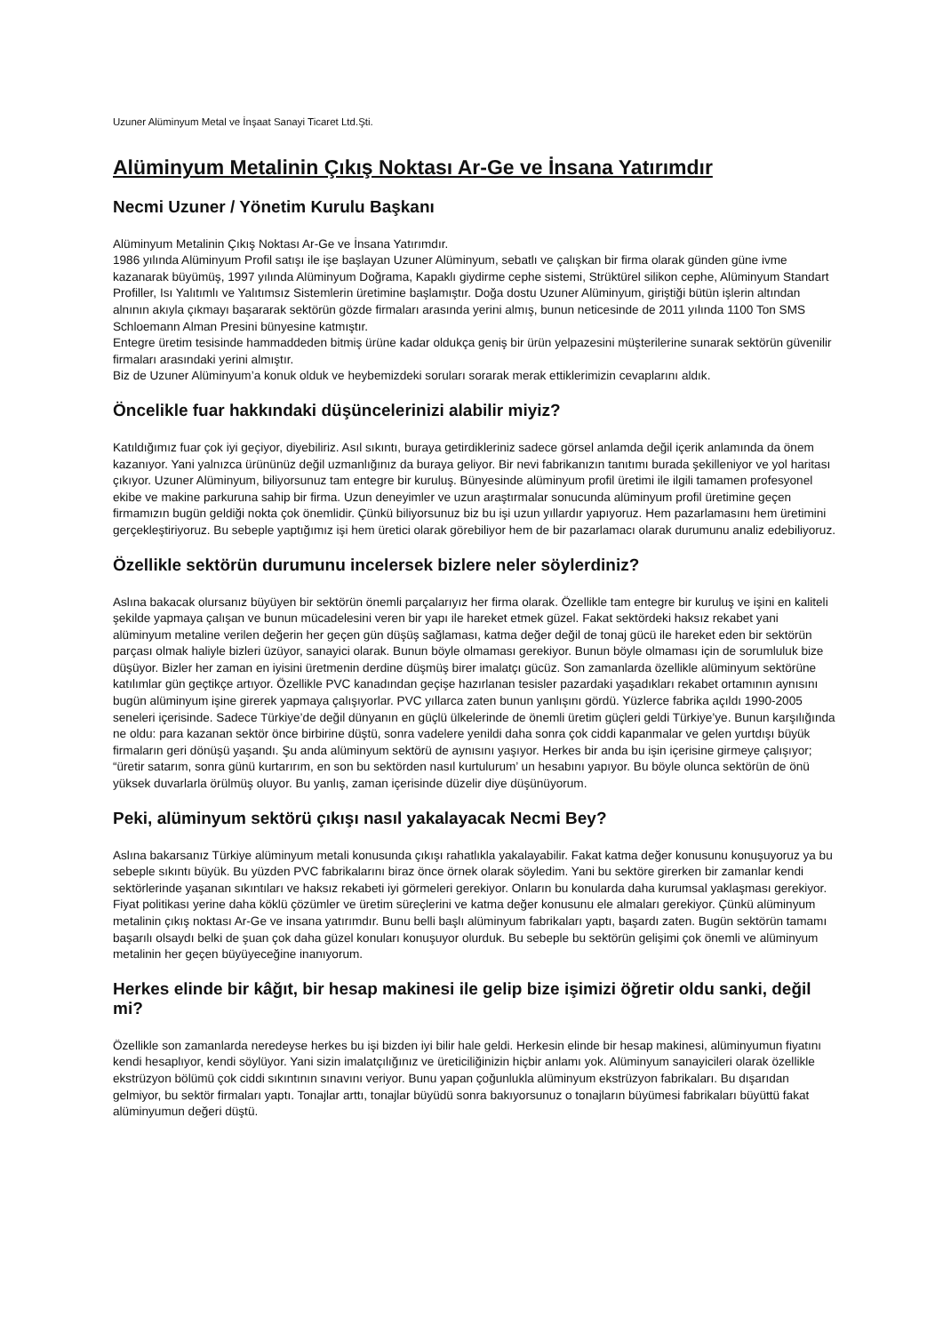Uzuner Alüminyum Metal ve İnşaat Sanayi Ticaret Ltd.Şti.
Alüminyum Metalinin Çıkış Noktası Ar-Ge ve İnsana Yatırımdır
Necmi Uzuner / Yönetim Kurulu Başkanı
Alüminyum Metalinin Çıkış Noktası Ar-Ge ve İnsana Yatırımdır.
1986 yılında Alüminyum Profil satışı ile işe başlayan Uzuner Alüminyum, sebatlı ve çalışkan bir firma olarak günden güne ivme kazanarak büyümüş, 1997 yılında Alüminyum Doğrama, Kapaklı giydirme cephe sistemi, Strüktürel silikon cephe, Alüminyum Standart Profiller, Isı Yalıtımlı ve Yalıtımsız Sistemlerin üretimine başlamıştır. Doğa dostu Uzuner Alüminyum, giriştiği bütün işlerin altından alnının akıyla çıkmayı başararak sektörün gözde firmaları arasında yerini almış, bunun neticesinde de 2011 yılında 1100 Ton SMS Schloemann Alman Presini bünyesine katmıştır.
Entegre üretim tesisinde hammaddeden bitmiş ürüne kadar oldukça geniş bir ürün yelpazesini müşterilerine sunarak sektörün güvenilir firmaları arasındaki yerini almıştır.
Biz de Uzuner Alüminyum’a konuk olduk ve heybemizdeki soruları sorarak merak ettiklerimizin cevaplarını aldık.
Öncelikle fuar hakkındaki düşüncelerinizi alabilir miyiz?
Katıldığımız fuar çok iyi geçiyor, diyebiliriz. Asıl sıkıntı, buraya getirdikleriniz sadece görsel anlamda değil içerik anlamında da önem kazanıyor. Yani yalnızca ürününüz değil uzmanlığınız da buraya geliyor. Bir nevi fabrikanızın tanıtımı burada şekilleniyor ve yol haritası çıkıyor. Uzuner Alüminyum, biliyorsunuz tam entegre bir kuruluş. Bünyesinde alüminyum profil üretimi ile ilgili tamamen profesyonel ekibe ve makine parkuruna sahip bir firma. Uzun deneyimler ve uzun araştırmalar sonucunda alüminyum profil üretimine geçen firmamızın bugün geldiği nokta çok önemlidir. Çünkü biliyorsunuz biz bu işi uzun yıllardır yapıyoruz. Hem pazarlamasını hem üretimini gerçekleştiriyoruz. Bu sebeple yaptığımız işi hem üretici olarak görebiliyor hem de bir pazarlamacı olarak durumunu analiz edebiliyoruz.
Özellikle sektörün durumunu incelersek bizlere neler söylerdiniz?
Aslına bakacak olursanız büyüyen bir sektörün önemli parçalarıyız her firma olarak. Özellikle tam entegre bir kuruluş ve işini en kaliteli şekilde yapmaya çalışan ve bunun mücadelesini veren bir yapı ile hareket etmek güzel. Fakat sektördeki haksız rekabet yani alüminyum metaline verilen değerin her geçen gün düşüş sağlaması, katma değer değil de tonaj gücü ile hareket eden bir sektörün parçası olmak haliyle bizleri üzüyor, sanayici olarak. Bunun böyle olmaması gerekiyor. Bunun böyle olmaması için de sorumluluk bize düşüyor. Bizler her zaman en iyisini üretmenin derdine düşmüş birer imalatçı gücüz. Son zamanlarda özellikle alüminyum sektörüne katılımlar gün geçtikçe artıyor. Özellikle PVC kanadından geçişe hazırlanan tesisler pazardaki yaşadıkları rekabet ortamının aynısını bugün alüminyum işine girerek yapmaya çalışıyorlar. PVC yıllarca zaten bunun yanlışını gördü. Yüzlerce fabrika açıldı 1990-2005 seneleri içerisinde. Sadece Türkiye’de değil dünyanın en güçlü ülkelerinde de önemli üretim güçleri geldi Türkiye’ye. Bunun karşılığında ne oldu: para kazanan sektör önce birbirine düştü, sonra vadelere yenildi daha sonra çok ciddi kapanmalar ve gelen yurtdışı büyük firmaların geri dönüşü yaşandı. Şu anda alüminyum sektörü de aynısını yaşıyor. Herkes bir anda bu işin içerisine girmeye çalışıyor; “üretir satarım, sonra günü kurtarırım, en son bu sektörden nasıl kurtulurum’ un hesabını yapıyor. Bu böyle olunca sektörün de önü yüksek duvarlarla örülmüş oluyor. Bu yanlış, zaman içerisinde düzelir diye düşünüyorum.
Peki, alüminyum sektörü çıkışı nasıl yakalayacak Necmi Bey?
Aslına bakarsanız Türkiye alüminyum metali konusunda çıkışı rahatlıkla yakalayabilir. Fakat katma değer konusunu konuşuyoruz ya bu sebeple sıkıntı büyük. Bu yüzden PVC fabrikalarını biraz önce örnek olarak söyledim. Yani bu sektöre girerken bir zamanlar kendi sektörlerinde yaşanan sıkıntıları ve haksız rekabeti iyi görmeleri gerekiyor. Onların bu konularda daha kurumsal yaklaşması gerekiyor. Fiyat politikası yerine daha köklü çözümler ve üretim süreçlerini ve katma değer konusunu ele almaları gerekiyor. Çünkü alüminyum metalinin çıkış noktası Ar-Ge ve insana yatırımdır. Bunu belli başlı alüminyum fabrikaları yaptı, başardı zaten. Bugün sektörün tamamı başarılı olsaydı belki de şuan çok daha güzel konuları konuşuyor olurduk. Bu sebeple bu sektörün gelişimi çok önemli ve alüminyum metalinin her geçen büyüyeceğine inanıyorum.
Herkes elinde bir kâğıt, bir hesap makinesi ile gelip bize işimizi öğretir oldu sanki, değil mi?
Özellikle son zamanlarda neredeyse herkes bu işi bizden iyi bilir hale geldi. Herkesin elinde bir hesap makinesi, alüminyumun fiyatını kendi hesaplıyor, kendi söylüyor. Yani sizin imalatçılığınız ve üreticiliğinizin hiçbir anlamı yok. Alüminyum sanayicileri olarak özellikle ekstrüzyon bölümü çok ciddi sıkıntının sınavını veriyor. Bunu yapan çoğunlukla alüminyum ekstrüzyon fabrikaları. Bu dışarıdan gelmiyor, bu sektör firmaları yaptı. Tonajlar arttı, tonajlar büyüdü sonra bakıyorsunuz o tonajların büyümesi fabrikaları büyüttü fakat alüminyumun değeri düştü.